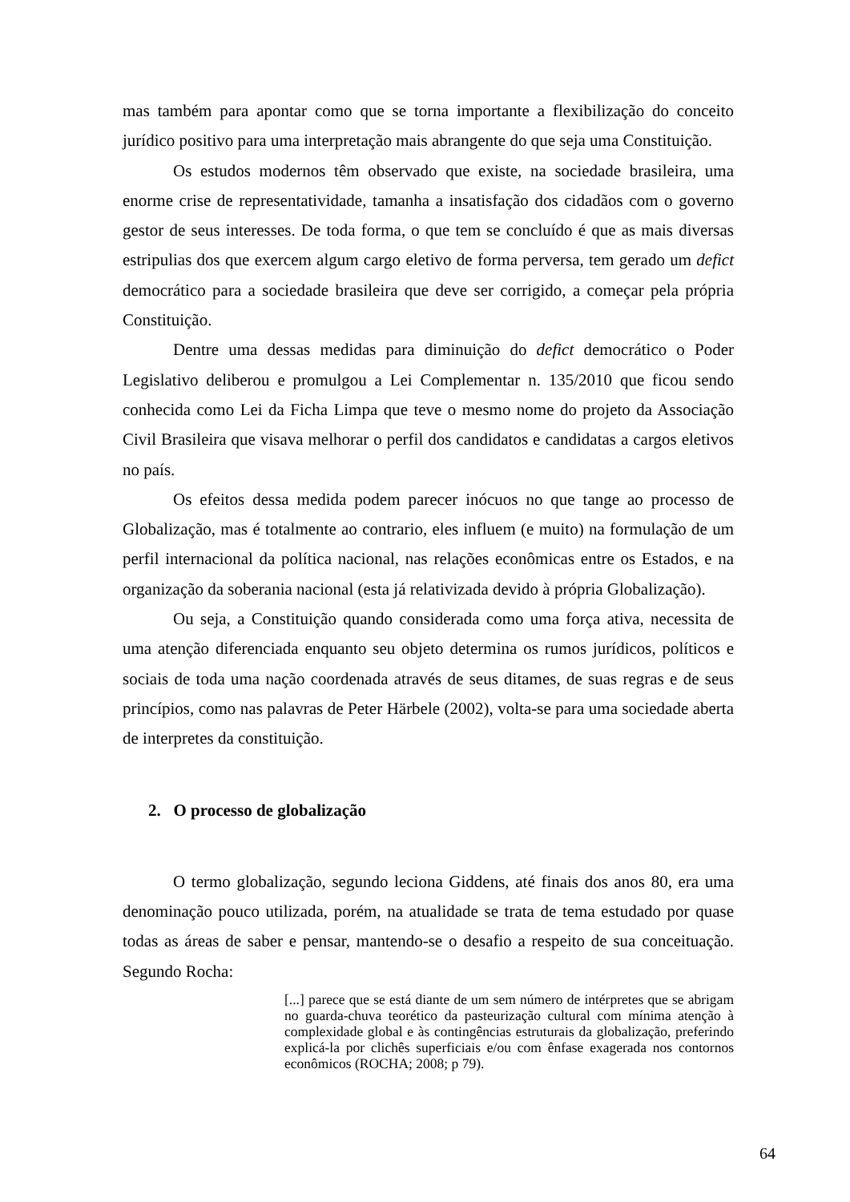mas também para apontar como que se torna importante a flexibilização do conceito jurídico positivo para uma interpretação mais abrangente do que seja uma Constituição.
Os estudos modernos têm observado que existe, na sociedade brasileira, uma enorme crise de representatividade, tamanha a insatisfação dos cidadãos com o governo gestor de seus interesses. De toda forma, o que tem se concluído é que as mais diversas estripulias dos que exercem algum cargo eletivo de forma perversa, tem gerado um defict democrático para a sociedade brasileira que deve ser corrigido, a começar pela própria Constituição.
Dentre uma dessas medidas para diminuição do defict democrático o Poder Legislativo deliberou e promulgou a Lei Complementar n. 135/2010 que ficou sendo conhecida como Lei da Ficha Limpa que teve o mesmo nome do projeto da Associação Civil Brasileira que visava melhorar o perfil dos candidatos e candidatas a cargos eletivos no país.
Os efeitos dessa medida podem parecer inócuos no que tange ao processo de Globalização, mas é totalmente ao contrario, eles influem (e muito) na formulação de um perfil internacional da política nacional, nas relações econômicas entre os Estados, e na organização da soberania nacional (esta já relativizada devido à própria Globalização).
Ou seja, a Constituição quando considerada como uma força ativa, necessita de uma atenção diferenciada enquanto seu objeto determina os rumos jurídicos, políticos e sociais de toda uma nação coordenada através de seus ditames, de suas regras e de seus princípios, como nas palavras de Peter Härbele (2002), volta-se para uma sociedade aberta de interpretes da constituição.
2. O processo de globalização
O termo globalização, segundo leciona Giddens, até finais dos anos 80, era uma denominação pouco utilizada, porém, na atualidade se trata de tema estudado por quase todas as áreas de saber e pensar, mantendo-se o desafio a respeito de sua conceituação. Segundo Rocha:
[...] parece que se está diante de um sem número de intérpretes que se abrigam no guarda-chuva teorético da pasteurização cultural com mínima atenção à complexidade global e às contingências estruturais da globalização, preferindo explicá-la por clichês superficiais e/ou com ênfase exagerada nos contornos econômicos (ROCHA; 2008; p 79).
64